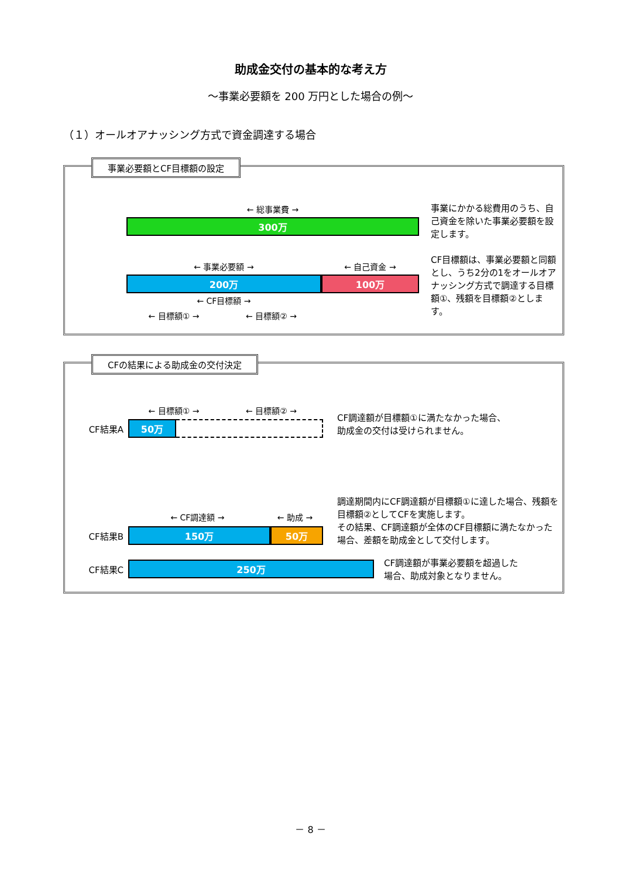助成金交付の基本的な考え方
～事業必要額を 200 万円とした場合の例～
（１）オールオアナッシング方式で資金調達する場合
事業必要額とCF目標額の設定
← 総事業費 →
300万
← 事業必要額 → ← 自己資金 →
200万 100万
← CF目標額 →
← 目標額① → ← 目標額② →
事業にかかる総費用のうち、自己資金を除いた事業必要額を設定します。
CF目標額は、事業必要額と同額とし、うち2分の1をオールオアナッシング方式で調達する目標額①、残額を目標額②とします。
CFの結果による助成金の交付決定
← 目標額① → ← 目標額② →
CF結果A
50万
CF調達額が目標額①に満たなかった場合、
助成金の交付は受けられません。
← CF調達額 → ← 助成 →
CF結果B
150万 50万
調達期間内にCF調達額が目標額①に達した場合、残額を目標額②としてCFを実施します。
その結果、CF調達額が全体のCF目標額に満たなかった場合、差額を助成金として交付します。
CF結果C
250万
CF調達額が事業必要額を超過した
場合、助成対象となりません。
－ 8 －